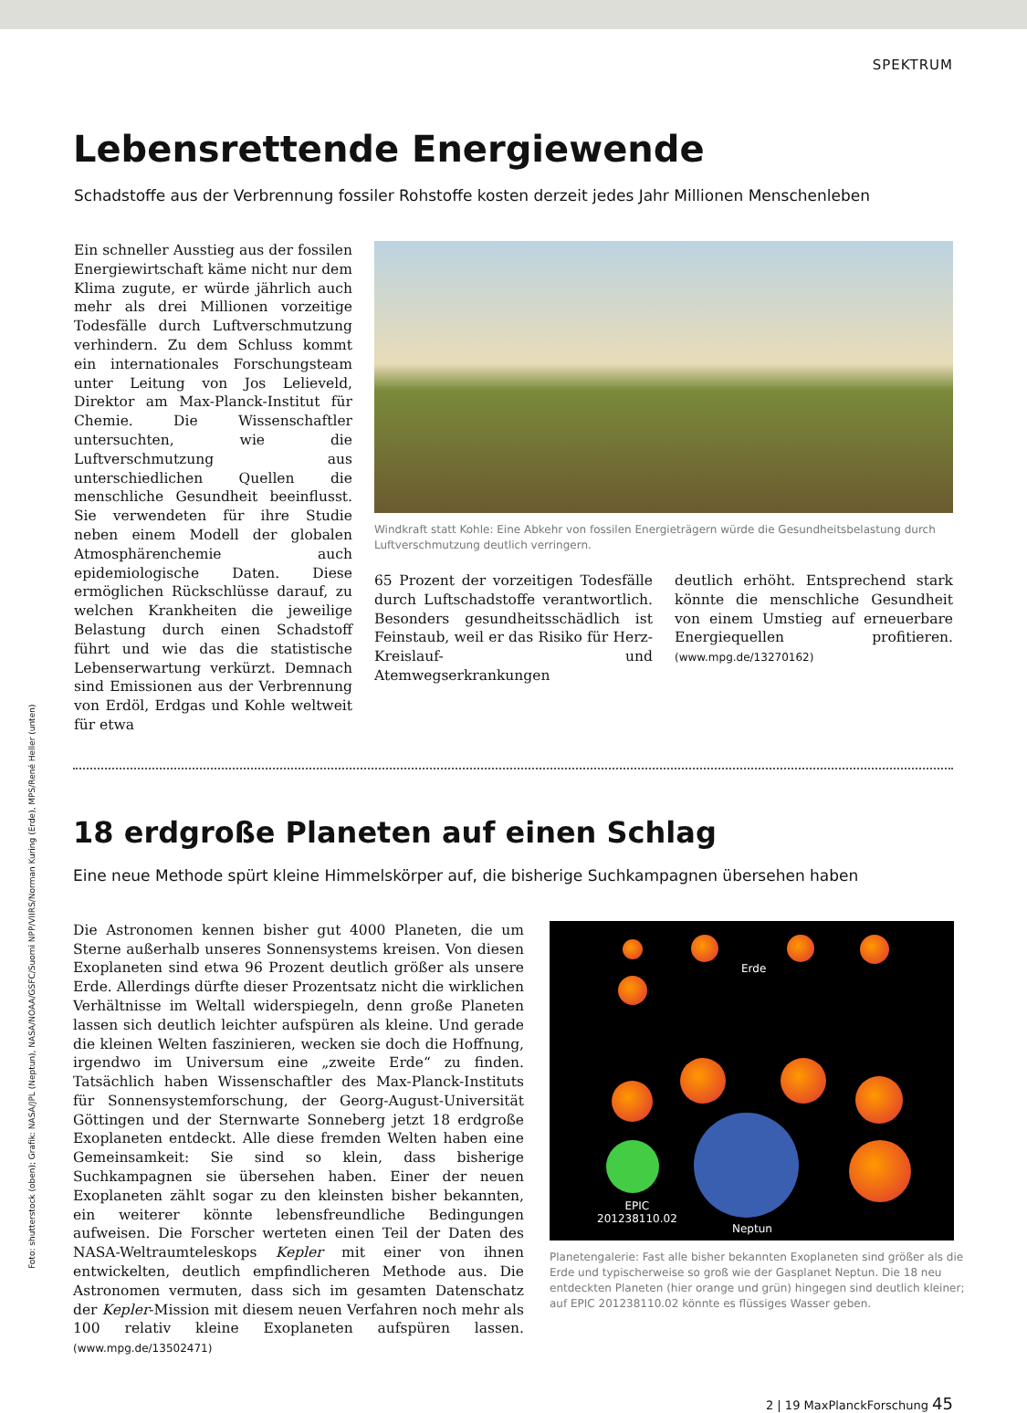SPEKTRUM
Lebensrettende Energiewende
Schadstoffe aus der Verbrennung fossiler Rohstoffe kosten derzeit jedes Jahr Millionen Menschenleben
Ein schneller Ausstieg aus der fossilen Energiewirtschaft käme nicht nur dem Klima zugute, er würde jährlich auch mehr als drei Millionen vorzeitige Todesfälle durch Luftverschmutzung verhindern. Zu dem Schluss kommt ein internationales Forschungsteam unter Leitung von Jos Lelieveld, Direktor am Max-Planck-Institut für Chemie. Die Wissenschaftler untersuchten, wie die Luftverschmutzung aus unterschiedlichen Quellen die menschliche Gesundheit beeinflusst. Sie verwendeten für ihre Studie neben einem Modell der globalen Atmosphärenchemie auch epidemiologische Daten. Diese ermöglichen Rückschlüsse darauf, zu welchen Krankheiten die jeweilige Belastung durch einen Schadstoff führt und wie das die statistische Lebenserwartung verkürzt. Demnach sind Emissionen aus der Verbrennung von Erdöl, Erdgas und Kohle weltweit für etwa
Windkraft statt Kohle: Eine Abkehr von fossilen Energieträgern würde die Gesundheitsbelastung durch Luftverschmutzung deutlich verringern.
65 Prozent der vorzeitigen Todesfälle durch Luftschadstoffe verantwortlich. Besonders gesundheitsschädlich ist Feinstaub, weil er das Risiko für Herz-Kreislauf- und Atemwegserkrankungen
deutlich erhöht. Entsprechend stark könnte die menschliche Gesundheit von einem Umstieg auf erneuerbare Energiequellen profitieren. (www.mpg.de/13270162)
18 erdgroße Planeten auf einen Schlag
Eine neue Methode spürt kleine Himmelskörper auf, die bisherige Suchkampagnen übersehen haben
Die Astronomen kennen bisher gut 4000 Planeten, die um Sterne außerhalb unseres Sonnensystems kreisen. Von diesen Exoplaneten sind etwa 96 Prozent deutlich größer als unsere Erde. Allerdings dürfte dieser Prozentsatz nicht die wirklichen Verhältnisse im Weltall widerspiegeln, denn große Planeten lassen sich deutlich leichter aufspüren als kleine. Und gerade die kleinen Welten faszinieren, wecken sie doch die Hoffnung, irgendwo im Universum eine „zweite Erde“ zu finden. Tatsächlich haben Wissenschaftler des Max-Planck-Instituts für Sonnensystemforschung, der Georg-August-Universität Göttingen und der Sternwarte Sonneberg jetzt 18 erdgroße Exoplaneten entdeckt. Alle diese fremden Welten haben eine Gemeinsamkeit: Sie sind so klein, dass bisherige Suchkampagnen sie übersehen haben. Einer der neuen Exoplaneten zählt sogar zu den kleinsten bisher bekannten, ein weiterer könnte lebensfreundliche Bedingungen aufweisen. Die Forscher werteten einen Teil der Daten des NASA-Weltraumteleskops Kepler mit einer von ihnen entwickelten, deutlich empfindlicheren Methode aus. Die Astronomen vermuten, dass sich im gesamten Datenschatz der Kepler-Mission mit diesem neuen Verfahren noch mehr als 100 relativ kleine Exoplaneten aufspüren lassen. (www.mpg.de/13502471)
Erde
EPIC
201238110.02
Neptun
Planetengalerie: Fast alle bisher bekannten Exoplaneten sind größer als die Erde und typischerweise so groß wie der Gasplanet Neptun. Die 18 neu entdeckten Planeten (hier orange und grün) hingegen sind deutlich kleiner; auf EPIC 201238110.02 könnte es flüssiges Wasser geben.
2 | 19 MaxPlanckForschung 45
Foto: shutterstock (oben); Grafik: NASA/JPL (Neptun), NASA/NOAA/GSFC/Suomi NPP/VIIRS/Norman Kuring (Erde), MPS/René Heller (unten)